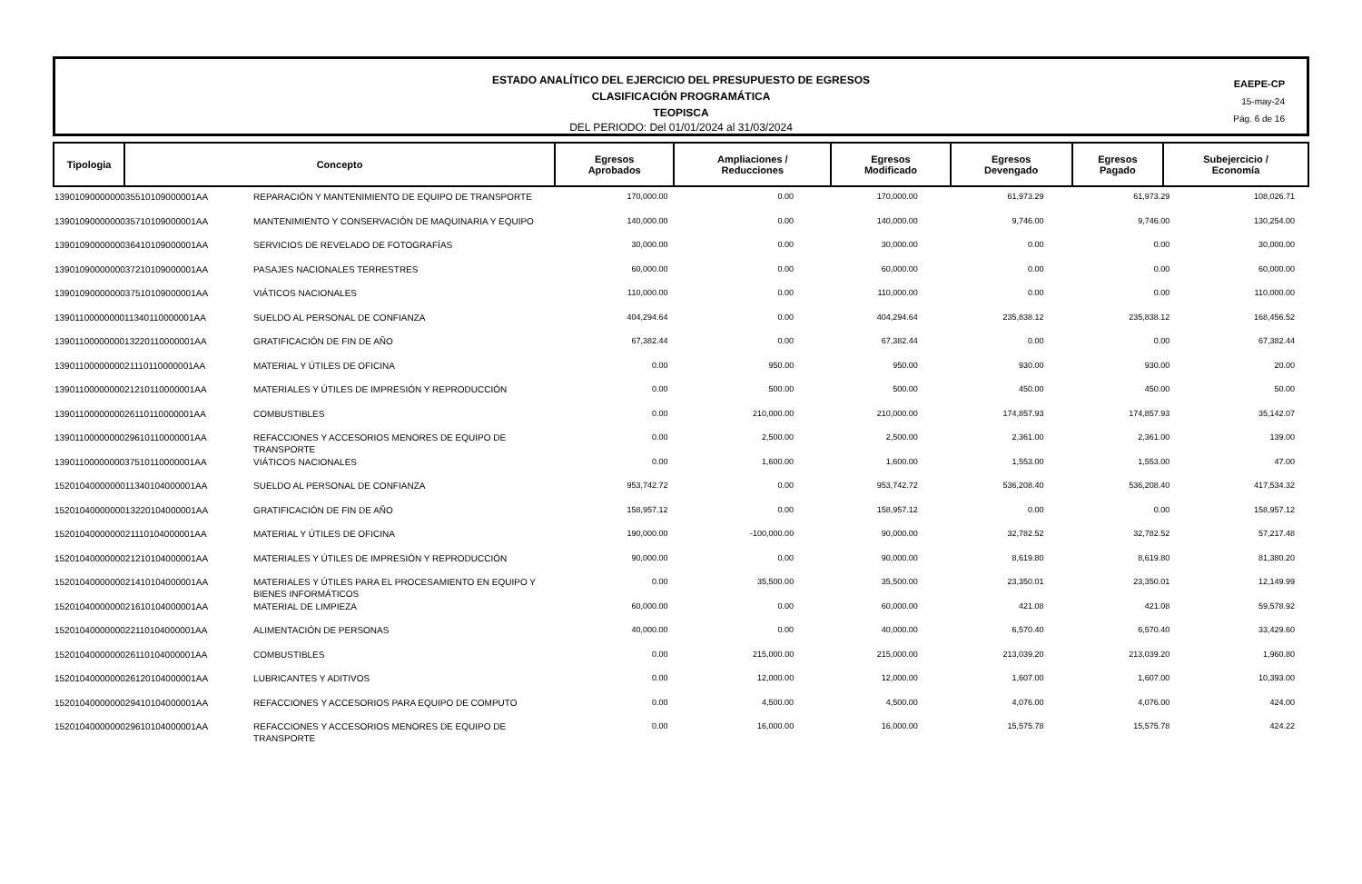ESTADO ANALÍTICO DEL EJERCICIO DEL PRESUPUESTO DE EGRESOS
CLASIFICACIÓN PROGRAMÁTICA
TEOPISCA
DEL PERIODO: Del 01/01/2024 al 31/03/2024
EAEPE-CP
15-may-24
Pág. 6 de 16
| Tipologia | Concepto | Egresos Aprobados | Ampliaciones / Reducciones | Egresos Modificado | Egresos Devengado | Egresos Pagado | Subejercicio / Economía |
| --- | --- | --- | --- | --- | --- | --- | --- |
| 1390109000000035510109000001AA | REPARACIÓN Y MANTENIMIENTO DE EQUIPO DE TRANSPORTE | 170,000.00 | 0.00 | 170,000.00 | 61,973.29 | 61,973.29 | 108,026.71 |
| 1390109000000035710109000001AA | MANTENIMIENTO Y CONSERVACIÓN DE MAQUINARIA Y EQUIPO | 140,000.00 | 0.00 | 140,000.00 | 9,746.00 | 9,746.00 | 130,254.00 |
| 1390109000000036410109000001AA | SERVICIOS DE REVELADO DE FOTOGRAFÍAS | 30,000.00 | 0.00 | 30,000.00 | 0.00 | 0.00 | 30,000.00 |
| 1390109000000037210109000001AA | PASAJES NACIONALES TERRESTRES | 60,000.00 | 0.00 | 60,000.00 | 0.00 | 0.00 | 60,000.00 |
| 1390109000000037510109000001AA | VIÁTICOS NACIONALES | 110,000.00 | 0.00 | 110,000.00 | 0.00 | 0.00 | 110,000.00 |
| 1390110000000011340110000001AA | SUELDO AL PERSONAL DE CONFIANZA | 404,294.64 | 0.00 | 404,294.64 | 235,838.12 | 235,838.12 | 168,456.52 |
| 1390110000000013220110000001AA | GRATIFICACIÓN DE FIN DE AÑO | 67,382.44 | 0.00 | 67,382.44 | 0.00 | 0.00 | 67,382.44 |
| 1390110000000021110110000001AA | MATERIAL Y ÚTILES DE OFICINA | 0.00 | 950.00 | 950.00 | 930.00 | 930.00 | 20.00 |
| 1390110000000021210110000001AA | MATERIALES Y ÚTILES DE IMPRESIÓN Y REPRODUCCIÓN | 0.00 | 500.00 | 500.00 | 450.00 | 450.00 | 50.00 |
| 1390110000000026110110000001AA | COMBUSTIBLES | 0.00 | 210,000.00 | 210,000.00 | 174,857.93 | 174,857.93 | 35,142.07 |
| 1390110000000029610110000001AA | REFACCIONES Y ACCESORIOS MENORES DE EQUIPO DE TRANSPORTE | 0.00 | 2,500.00 | 2,500.00 | 2,361.00 | 2,361.00 | 139.00 |
| 1390110000000037510110000001AA | VIÁTICOS NACIONALES | 0.00 | 1,600.00 | 1,600.00 | 1,553.00 | 1,553.00 | 47.00 |
| 1520104000000011340104000001AA | SUELDO AL PERSONAL DE CONFIANZA | 953,742.72 | 0.00 | 953,742.72 | 536,208.40 | 536,208.40 | 417,534.32 |
| 1520104000000013220104000001AA | GRATIFICACIÓN DE FIN DE AÑO | 158,957.12 | 0.00 | 158,957.12 | 0.00 | 0.00 | 158,957.12 |
| 1520104000000021110104000001AA | MATERIAL Y ÚTILES DE OFICINA | 190,000.00 | -100,000.00 | 90,000.00 | 32,782.52 | 32,782.52 | 57,217.48 |
| 1520104000000021210104000001AA | MATERIALES Y ÚTILES DE IMPRESIÓN Y REPRODUCCIÓN | 90,000.00 | 0.00 | 90,000.00 | 8,619.80 | 8,619.80 | 81,380.20 |
| 1520104000000021410104000001AA | MATERIALES Y ÚTILES PARA EL PROCESAMIENTO EN EQUIPO Y BIENES INFORMÁTICOS | 0.00 | 35,500.00 | 35,500.00 | 23,350.01 | 23,350.01 | 12,149.99 |
| 1520104000000021610104000001AA | MATERIAL DE LIMPIEZA | 60,000.00 | 0.00 | 60,000.00 | 421.08 | 421.08 | 59,578.92 |
| 1520104000000022110104000001AA | ALIMENTACIÓN DE PERSONAS | 40,000.00 | 0.00 | 40,000.00 | 6,570.40 | 6,570.40 | 33,429.60 |
| 1520104000000026110104000001AA | COMBUSTIBLES | 0.00 | 215,000.00 | 215,000.00 | 213,039.20 | 213,039.20 | 1,960.80 |
| 1520104000000026120104000001AA | LUBRICANTES Y ADITIVOS | 0.00 | 12,000.00 | 12,000.00 | 1,607.00 | 1,607.00 | 10,393.00 |
| 1520104000000029410104000001AA | REFACCIONES Y ACCESORIOS PARA EQUIPO DE COMPUTO | 0.00 | 4,500.00 | 4,500.00 | 4,076.00 | 4,076.00 | 424.00 |
| 1520104000000029610104000001AA | REFACCIONES Y ACCESORIOS MENORES DE EQUIPO DE TRANSPORTE | 0.00 | 16,000.00 | 16,000.00 | 15,575.78 | 15,575.78 | 424.22 |